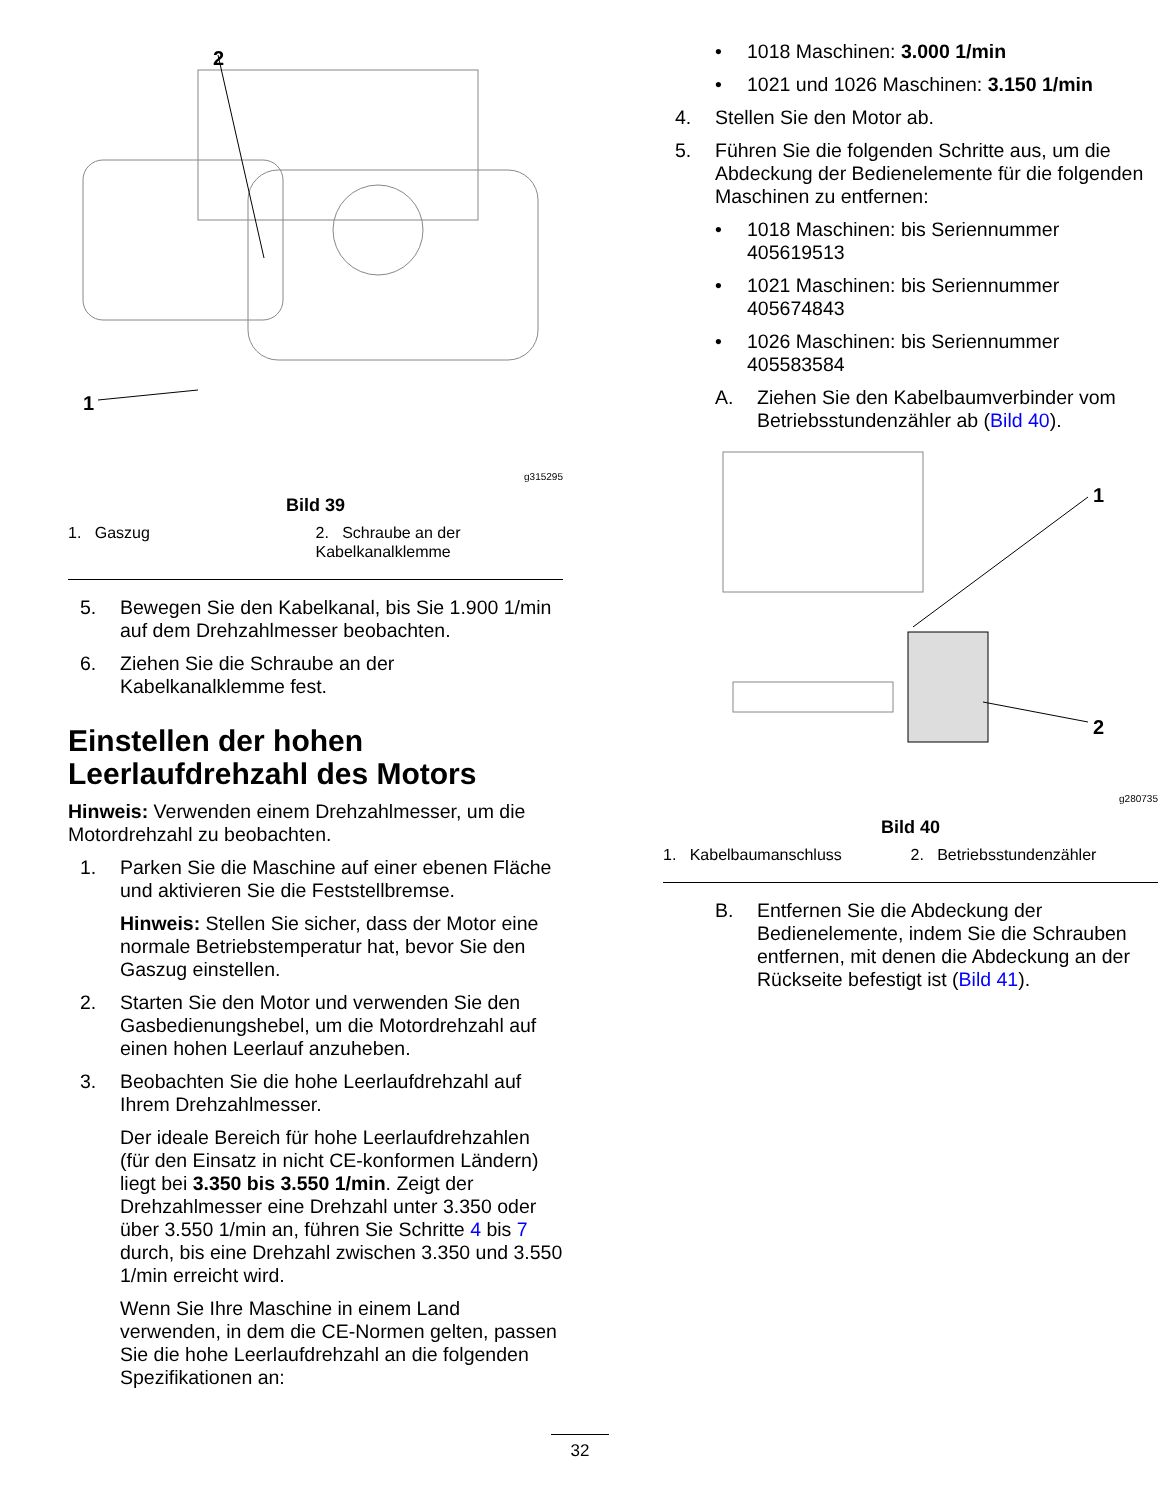2
1
g315295
Bild 39
1. Gaszug 2. Schraube an der Kabelkanalklemme
5. Bewegen Sie den Kabelkanal, bis Sie 1.900 1/min auf dem Drehzahlmesser beobachten.
6. Ziehen Sie die Schraube an der Kabelkanalklemme fest.
Einstellen der hohen Leerlaufdrehzahl des Motors
Hinweis: Verwenden einem Drehzahlmesser, um die Motordrehzahl zu beobachten.
1. Parken Sie die Maschine auf einer ebenen Fläche und aktivieren Sie die Feststellbremse.
Hinweis: Stellen Sie sicher, dass der Motor eine normale Betriebstemperatur hat, bevor Sie den Gaszug einstellen.
2. Starten Sie den Motor und verwenden Sie den Gasbedienungshebel, um die Motordrehzahl auf einen hohen Leerlauf anzuheben.
3. Beobachten Sie die hohe Leerlaufdrehzahl auf Ihrem Drehzahlmesser.
Der ideale Bereich für hohe Leerlaufdrehzahlen (für den Einsatz in nicht CE-konformen Ländern) liegt bei 3.350 bis 3.550 1/min. Zeigt der Drehzahlmesser eine Drehzahl unter 3.350 oder über 3.550 1/min an, führen Sie Schritte 4 bis 7 durch, bis eine Drehzahl zwischen 3.350 und 3.550 1/min erreicht wird.
Wenn Sie Ihre Maschine in einem Land verwenden, in dem die CE-Normen gelten, passen Sie die hohe Leerlaufdrehzahl an die folgenden Spezifikationen an:
• 1018 Maschinen: 3.000 1/min
• 1021 und 1026 Maschinen: 3.150 1/min
4. Stellen Sie den Motor ab.
5. Führen Sie die folgenden Schritte aus, um die Abdeckung der Bedienelemente für die folgenden Maschinen zu entfernen:
• 1018 Maschinen: bis Seriennummer 405619513
• 1021 Maschinen: bis Seriennummer 405674843
• 1026 Maschinen: bis Seriennummer 405583584
A. Ziehen Sie den Kabelbaumverbinder vom Betriebsstundenzähler ab (Bild 40).
1
2
g280735
Bild 40
1. Kabelbaumanschluss 2. Betriebsstundenzähler
B. Entfernen Sie die Abdeckung der Bedienelemente, indem Sie die Schrauben entfernen, mit denen die Abdeckung an der Rückseite befestigt ist (Bild 41).
32